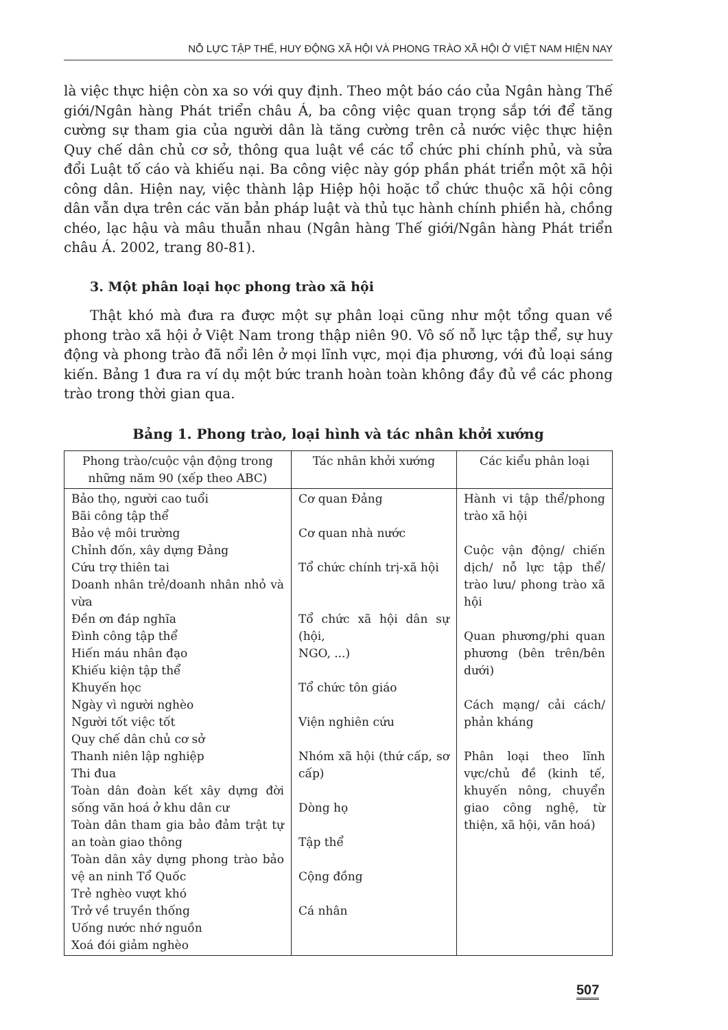NỖ LỰC TẬP THỂ, HUY ĐỘNG XÃ HỘI VÀ PHONG TRÀO XÃ HỘI Ở VIỆT NAM HIỆN NAY
là việc thực hiện còn xa so với quy định. Theo một báo cáo của Ngân hàng Thế giới/Ngân hàng Phát triển châu Á, ba công việc quan trọng sắp tới để tăng cường sự tham gia của người dân là tăng cường trên cả nước việc thực hiện Quy chế dân chủ cơ sở, thông qua luật về các tổ chức phi chính phủ, và sửa đổi Luật tố cáo và khiếu nại. Ba công việc này góp phần phát triển một xã hội công dân. Hiện nay, việc thành lập Hiệp hội hoặc tổ chức thuộc xã hội công dân vẫn dựa trên các văn bản pháp luật và thủ tục hành chính phiền hà, chồng chéo, lạc hậu và mâu thuẫn nhau (Ngân hàng Thế giới/Ngân hàng Phát triển châu Á. 2002, trang 80-81).
3. Một phân loại học phong trào xã hội
Thật khó mà đưa ra được một sự phân loại cũng như một tổng quan về phong trào xã hội ở Việt Nam trong thập niên 90. Vô số nỗ lực tập thể, sự huy động và phong trào đã nổi lên ở mọi lĩnh vực, mọi địa phương, với đủ loại sáng kiến. Bảng 1 đưa ra ví dụ một bức tranh hoàn toàn không đầy đủ về các phong trào trong thời gian qua.
Bảng 1. Phong trào, loại hình và tác nhân khởi xướng
| Phong trào/cuộc vận động trong những năm 90 (xếp theo ABC) | Tác nhân khởi xướng | Các kiểu phân loại |
| --- | --- | --- |
| Bảo thọ, người cao tuổi Bãi công tập thể Bảo vệ môi trường Chỉnh đốn, xây dựng Đảng Cứu trợ thiên tai Doanh nhân trẻ/doanh nhân nhỏ và vừa Đền ơn đáp nghĩa Đình công tập thể Hiến máu nhân đạo Khiếu kiện tập thể Khuyến học Ngày vì người nghèo Người tốt việc tốt Quy chế dân chủ cơ sở Thanh niên lập nghiệp Thi đua Toàn dân đoàn kết xây dựng đời sống văn hoá ở khu dân cư Toàn dân tham gia bảo đảm trật tự an toàn giao thông Toàn dân xây dựng phong trào bảo vệ an ninh Tổ Quốc Trẻ nghèo vượt khó Trở về truyền thống Uống nước nhớ nguồn Xoá đói giảm nghèo | Cơ quan Đảng Cơ quan nhà nước Tổ chức chính trị-xã hội Tổ chức xã hội dân sự (hội, NGO, ...) Tổ chức tôn giáo Viện nghiên cứu Nhóm xã hội (thứ cấp, sơ cấp) Dòng họ Tập thể Cộng đồng Cá nhân | Hành vi tập thể/phong trào xã hội Cuộc vận động/ chiến dịch/ nỗ lực tập thể/ trào lưu/ phong trào xã hội Quan phương/phi quan phương (bên trên/bên dưới) Cách mạng/ cải cách/ phản kháng Phân loại theo lĩnh vực/chủ đề (kinh tế, khuyến nông, chuyển giao công nghệ, từ thiện, xã hội, văn hoá) |
507